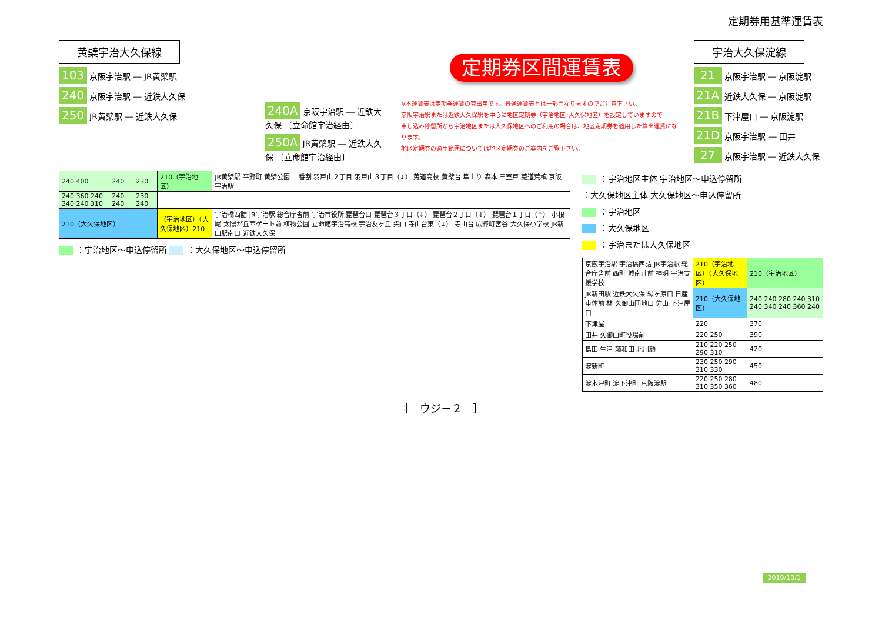定期券用基準運賃表
黄檗宇治大久保線
103 京阪宇治駅 ― JR黄檗駅
240 京阪宇治駅 ― 近鉄大久保
250 JR黄檗駅 ― 近鉄大久保
240A 京阪宇治駅 ― 近鉄大久保 〔立命館宇治経由〕
250A JR黄檗駅 ― 近鉄大久保 〔立命館宇治経由〕
定期券区間運賃表
※本運賃表は定期券運賃の算出用です。普通運賃表とは一部異なりますのでご注意下さい。
京阪宇治駅または近鉄大久保駅を中心に地区定期券（宇治地区･大久保地区）を設定していますので
申し込み停留所から宇治地区または大久保地区へのご利用の場合は、地区定期券を適用した算出運賃になります。
地区定期券の適用範囲については地区定期券のご案内をご覧下さい。
宇治大久保淀線
21 京阪宇治駅 ― 京阪淀駅
21A 近鉄大久保 ― 京阪淀駅
21B 下津屋口 ― 京阪淀駅
21D 京阪宇治駅 ― 田井
27 京阪宇治駅 ― 近鉄大久保
| 240 400 | 240 | 230 | 210（宇治地区） | JR黄檗駅 平野町 黄檗公園 二番割 羽戸山２丁目 羽戸山３丁目（↓） 莵道高校 黄檗台 隼上り 森本 三室戸 莵道荒槙 京阪宇治駅 |
| 240 360 240 340 240 310 | 240 240 | 230 240 | | |
| 210（大久保地区） | | | （宇治地区）（大久保地区）210 | 宇治橋西詰 JR宇治駅 総合庁舎前 宇治市役所 琵琶台口 琵琶台３丁目（↓） 琵琶台２丁目（↓） 琵琶台１丁目（↑） 小根尾 太陽が丘西ゲート前 植物公園 立命館宇治高校 宇治友ヶ丘 尖山 寺山台東（↓） 寺山台 広野町宮谷 大久保小学校 JR新田駅南口 近鉄大久保 |
：宇治地区～申込停留所 ：大久保地区～申込停留所
：宇治地区主体 宇治地区～申込停留所
：大久保地区主体 大久保地区～申込停留所
：宇治地区
：大久保地区
：宇治または大久保地区
| 京阪宇治駅 宇治橋西詰 JR宇治駅 総合庁舎前 西町 城南荘前 神明 宇治支援学校 | 210（宇治地区）（大久保地区） | 210（宇治地区） |
| JR新田駅 近鉄大久保 緑ヶ原口 日産車体前 林 久御山団地口 佐山 下津屋口 | 210（大久保地区） | 240 240 280 240 310 240 340 240 360 240 |
| 下津屋 | 220 | 370 |
| 田井 久御山町役場前 | 220 250 | 390 |
| 島田 生津 藤和田 北川顔 | 210 220 250 290 310 | 420 |
| 淀新町 | 230 250 290 310 330 | 450 |
| 淀木津町 淀下津町 京阪淀駅 | 220 250 280 310 350 360 | 480 |
［　ウジ－２　］
2019/10/1